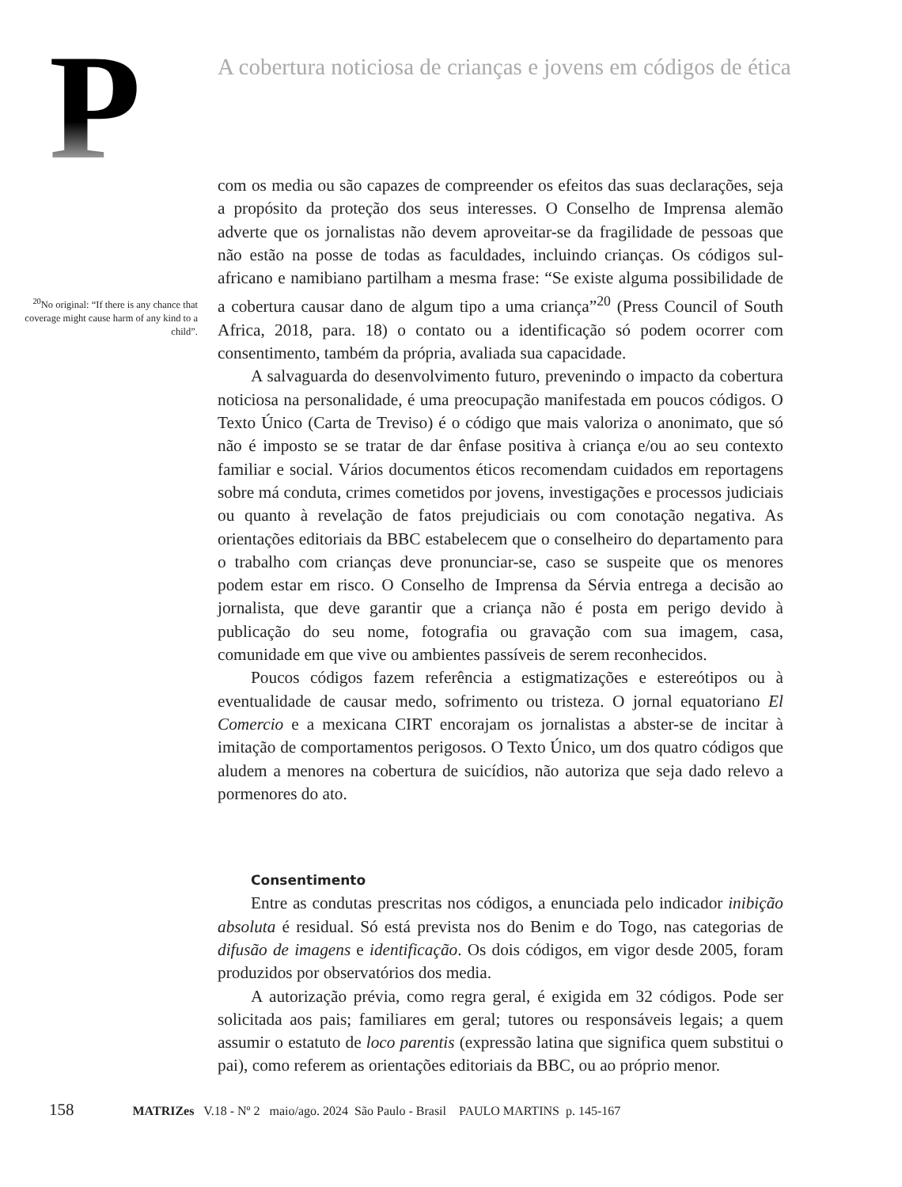P
A cobertura noticiosa de crianças e jovens em códigos de ética
<sup>20</sup> No original: “If there is any chance that coverage might cause harm of any kind to a child”.
com os media ou são capazes de compreender os efeitos das suas declarações, seja a propósito da proteção dos seus interesses. O Conselho de Imprensa alemão adverte que os jornalistas não devem aproveitar-se da fragilidade de pessoas que não estão na posse de todas as faculdades, incluindo crianças. Os códigos sul-africano e namibiano partilham a mesma frase: “Se existe alguma possibilidade de a cobertura causar dano de algum tipo a uma criança”<sup>20</sup> (Press Council of South Africa, 2018, para. 18) o contato ou a identificação só podem ocorrer com consentimento, também da própria, avaliada sua capacidade.
A salvaguarda do desenvolvimento futuro, prevenindo o impacto da cobertura noticiosa na personalidade, é uma preocupação manifestada em poucos códigos. O Texto Único (Carta de Treviso) é o código que mais valoriza o anonimato, que só não é imposto se se tratar de dar ênfase positiva à criança e/ou ao seu contexto familiar e social. Vários documentos éticos recomendam cuidados em reportagens sobre má conduta, crimes cometidos por jovens, investigações e processos judiciais ou quanto à revelação de fatos prejudiciais ou com conotação negativa. As orientações editoriais da BBC estabelecem que o conselheiro do departamento para o trabalho com crianças deve pronunciar-se, caso se suspeite que os menores podem estar em risco. O Conselho de Imprensa da Sérvia entrega a decisão ao jornalista, que deve garantir que a criança não é posta em perigo devido à publicação do seu nome, fotografia ou gravação com sua imagem, casa, comunidade em que vive ou ambientes passíveis de serem reconhecidos.
Poucos códigos fazem referência a estigmatizações e estereótipos ou à eventualidade de causar medo, sofrimento ou tristeza. O jornal equatoriano El Comercio e a mexicana CIRT encorajam os jornalistas a abster-se de incitar à imitação de comportamentos perigosos. O Texto Único, um dos quatro códigos que aludem a menores na cobertura de suicídios, não autoriza que seja dado relevo a pormenores do ato.
Consentimento
Entre as condutas prescritas nos códigos, a enunciada pelo indicador inibição absoluta é residual. Só está prevista nos do Benim e do Togo, nas categorias de difusão de imagens e identificação. Os dois códigos, em vigor desde 2005, foram produzidos por observatórios dos media.
A autorização prévia, como regra geral, é exigida em 32 códigos. Pode ser solicitada aos pais; familiares em geral; tutores ou responsáveis legais; a quem assumir o estatuto de loco parentis (expressão latina que significa quem substitui o pai), como referem as orientações editoriais da BBC, ou ao próprio menor.
158 MATRIZes V.18 - Nº 2 maio/ago. 2024 São Paulo - Brasil PAULO MARTINS p. 145-167